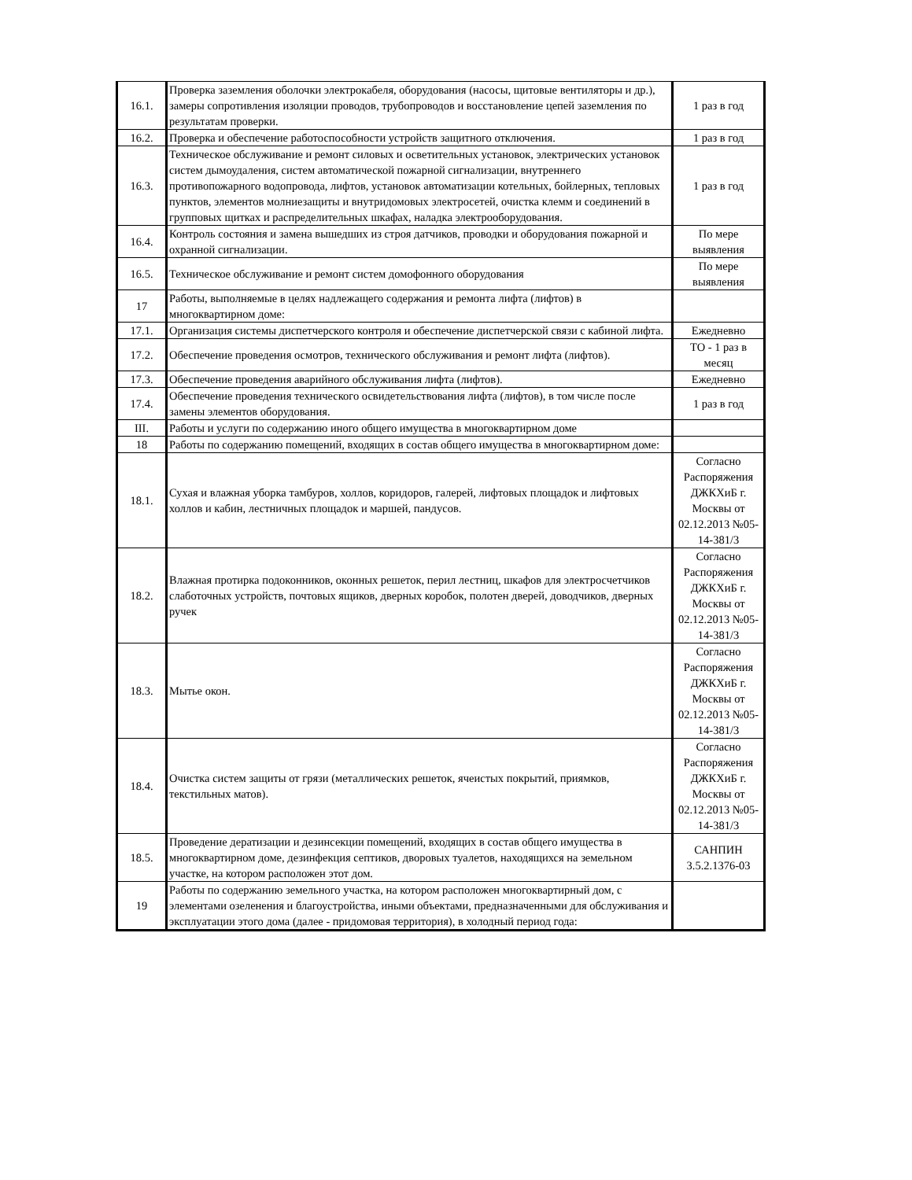| 16.1. | Проверка заземления оболочки электрокабеля, оборудования (насосы, щитовые вентиляторы и др.), замеры сопротивления изоляции проводов, трубопроводов и восстановление цепей заземления по результатам проверки. | 1 раз в год |
| 16.2. | Проверка и обеспечение работоспособности устройств защитного отключения. | 1 раз в год |
| 16.3. | Техническое обслуживание и ремонт силовых и осветительных установок, электрических установок систем дымоудаления, систем автоматической пожарной сигнализации, внутреннего противопожарного водопровода, лифтов, установок автоматизации котельных, бойлерных, тепловых пунктов, элементов молниезащиты и внутридомовых электросетей, очистка клемм и соединений в групповых щитках и распределительных шкафах, наладка электрооборудования. | 1 раз в год |
| 16.4. | Контроль состояния и замена вышедших из строя датчиков, проводки и оборудования пожарной и охранной сигнализации. | По мере выявления |
| 16.5. | Техническое обслуживание и ремонт систем домофонного оборудования | По мере выявления |
| 17 | Работы, выполняемые в целях надлежащего содержания и ремонта лифта (лифтов) в многоквартирном доме: | |
| 17.1. | Организация системы диспетчерского контроля и обеспечение диспетчерской связи с кабиной лифта. | Ежедневно |
| 17.2. | Обеспечение проведения осмотров, технического обслуживания и ремонт лифта (лифтов). | ТО - 1 раз в месяц |
| 17.3. | Обеспечение проведения аварийного обслуживания лифта (лифтов). | Ежедневно |
| 17.4. | Обеспечение проведения технического освидетельствования лифта (лифтов), в том числе после замены элементов оборудования. | 1 раз в год |
| III. | Работы и услуги по содержанию иного общего имущества в многоквартирном доме | |
| 18 | Работы по содержанию помещений, входящих в состав общего имущества в многоквартирном доме: | |
| 18.1. | Сухая и влажная уборка тамбуров, холлов, коридоров, галерей, лифтовых площадок и лифтовых холлов и кабин, лестничных площадок и маршей, пандусов. | Согласно Распоряжения ДЖКХиБ г. Москвы от 02.12.2013 №05-14-381/3 |
| 18.2. | Влажная протирка подоконников, оконных решеток, перил лестниц, шкафов для электросчетчиков слаботочных устройств, почтовых ящиков, дверных коробок, полотен дверей, доводчиков, дверных ручек | Согласно Распоряжения ДЖКХиБ г. Москвы от 02.12.2013 №05-14-381/3 |
| 18.3. | Мытье окон. | Согласно Распоряжения ДЖКХиБ г. Москвы от 02.12.2013 №05-14-381/3 |
| 18.4. | Очистка систем защиты от грязи (металлических решеток, ячеистых покрытий, приямков, текстильных матов). | Согласно Распоряжения ДЖКХиБ г. Москвы от 02.12.2013 №05-14-381/3 |
| 18.5. | Проведение дератизации и дезинсекции помещений, входящих в состав общего имущества в многоквартирном доме, дезинфекция септиков, дворовых туалетов, находящихся на земельном участке, на котором расположен этот дом. | САНПИН 3.5.2.1376-03 |
| 19 | Работы по содержанию земельного участка, на котором расположен многоквартирный дом, с элементами озеленения и благоустройства, иными объектами, предназначенными для обслуживания и эксплуатации этого дома (далее - придомовая территория), в холодный период года: | |